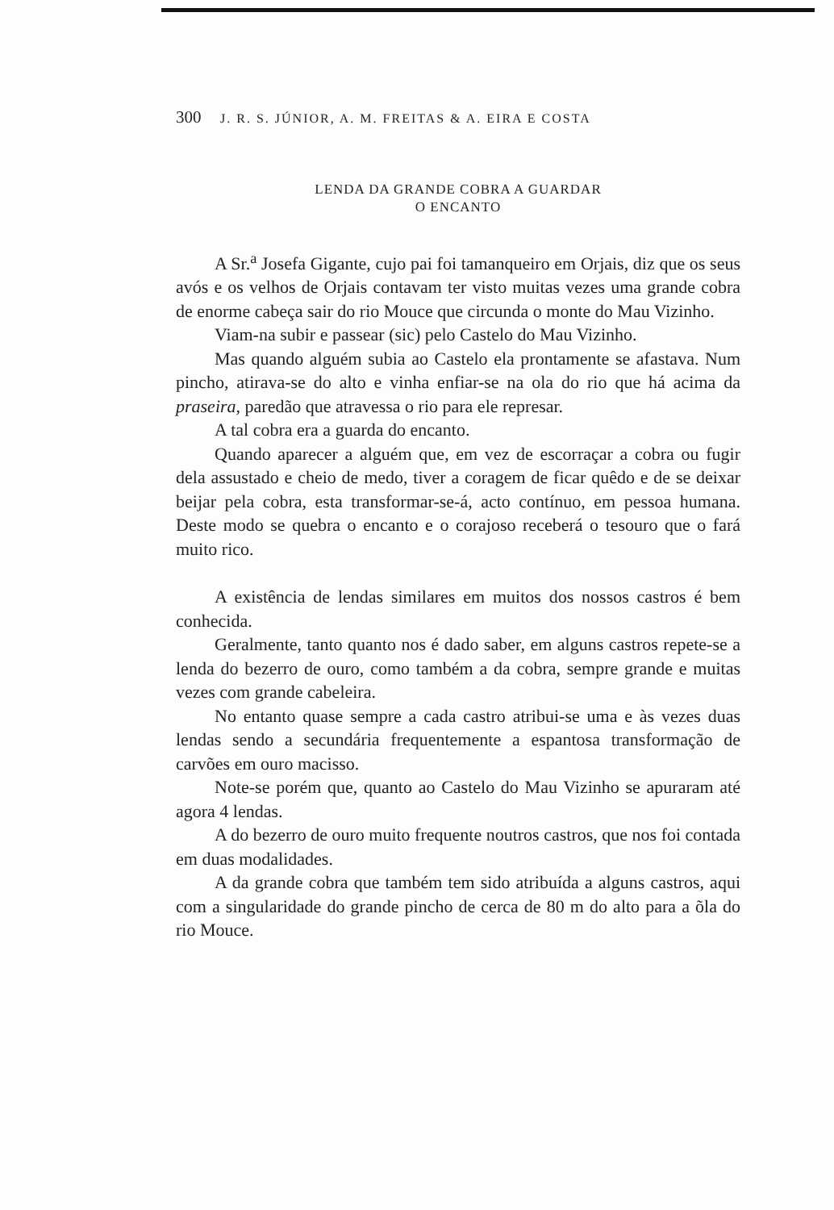300 J. R. S. JÚNIOR, A. M. FREITAS & A. EIRA E COSTA
LENDA DA GRANDE COBRA A GUARDAR
O ENCANTO
A Sr.<sup>a</sup> Josefa Gigante, cujo pai foi tamanqueiro em Orjais, diz que os seus avós e os velhos de Orjais contavam ter visto muitas vezes uma grande cobra de enorme cabeça sair do rio Mouce que circunda o monte do Mau Vizinho.
Viam-na subir e passear (sic) pelo Castelo do Mau Vizinho.
Mas quando alguém subia ao Castelo ela prontamente se afastava. Num pincho, atirava-se do alto e vinha enfiar-se na ola do rio que há acima da praseira, paredão que atravessa o rio para ele represar.
A tal cobra era a guarda do encanto.
Quando aparecer a alguém que, em vez de escorraçar a cobra ou fugir dela assustado e cheio de medo, tiver a coragem de ficar quêdo e de se deixar beijar pela cobra, esta transformar-se-á, acto contínuo, em pessoa humana. Deste modo se quebra o encanto e o corajoso receberá o tesouro que o fará muito rico.
A existência de lendas similares em muitos dos nossos castros é bem conhecida.
Geralmente, tanto quanto nos é dado saber, em alguns castros repete-se a lenda do bezerro de ouro, como também a da cobra, sempre grande e muitas vezes com grande cabeleira.
No entanto quase sempre a cada castro atribui-se uma e às vezes duas lendas sendo a secundária frequentemente a espantosa transformação de carvões em ouro macisso.
Note-se porém que, quanto ao Castelo do Mau Vizinho se apuraram até agora 4 lendas.
A do bezerro de ouro muito frequente noutros castros, que nos foi contada em duas modalidades.
A da grande cobra que também tem sido atribuída a alguns castros, aqui com a singularidade do grande pincho de cerca de 80 m do alto para a õla do rio Mouce.